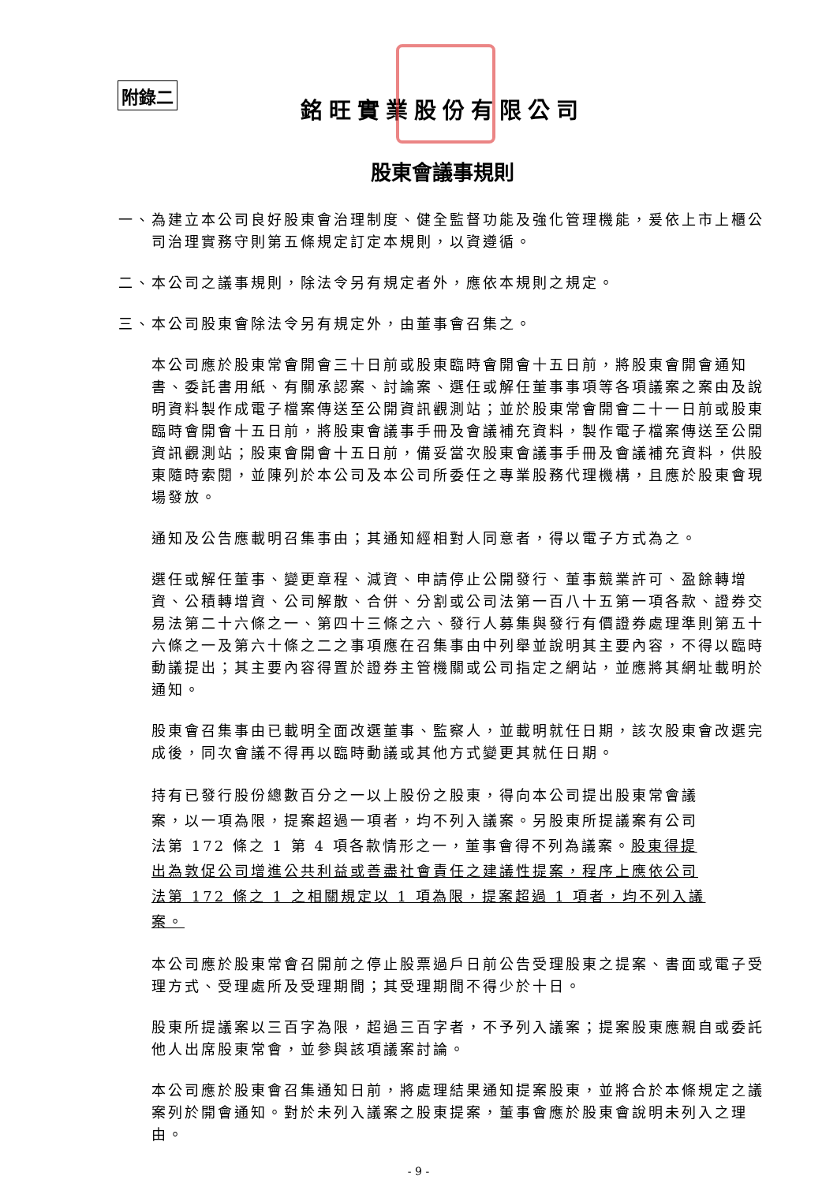附錄二
銘旺實業股份有限公司
股東會議事規則
一、為建立本公司良好股東會治理制度、健全監督功能及強化管理機能，爰依上市上櫃公司治理實務守則第五條規定訂定本規則，以資遵循。
二、本公司之議事規則，除法令另有規定者外，應依本規則之規定。
三、本公司股東會除法令另有規定外，由董事會召集之。
本公司應於股東常會開會三十日前或股東臨時會開會十五日前，將股東會開會通知書、委託書用紙、有關承認案、討論案、選任或解任董事事項等各項議案之案由及說明資料製作成電子檔案傳送至公開資訊觀測站；並於股東常會開會二十一日前或股東臨時會開會十五日前，將股東會議事手冊及會議補充資料，製作電子檔案傳送至公開資訊觀測站；股東會開會十五日前，備妥當次股東會議事手冊及會議補充資料，供股東隨時索閱，並陳列於本公司及本公司所委任之專業股務代理機構，且應於股東會現場發放。
通知及公告應載明召集事由；其通知經相對人同意者，得以電子方式為之。
選任或解任董事、變更章程、減資、申請停止公開發行、董事競業許可、盈餘轉增資、公積轉增資、公司解散、合併、分割或公司法第一百八十五第一項各款、證券交易法第二十六條之一、第四十三條之六、發行人募集與發行有價證券處理準則第五十六條之一及第六十條之二之事項應在召集事由中列舉並說明其主要內容，不得以臨時動議提出；其主要內容得置於證券主管機關或公司指定之網站，並應將其網址載明於通知。
股東會召集事由已載明全面改選董事、監察人，並載明就任日期，該次股東會改選完成後，同次會議不得再以臨時動議或其他方式變更其就任日期。
持有已發行股份總數百分之一以上股份之股東，得向本公司提出股東常會議案，以一項為限，提案超過一項者，均不列入議案。另股東所提議案有公司法第 172 條之 1 第 4 項各款情形之一，董事會得不列為議案。股東得提出為敦促公司增進公共利益或善盡社會責任之建議性提案，程序上應依公司法第 172 條之 1 之相關規定以 1 項為限，提案超過 1 項者，均不列入議案。
本公司應於股東常會召開前之停止股票過戶日前公告受理股東之提案、書面或電子受理方式、受理處所及受理期間；其受理期間不得少於十日。
股東所提議案以三百字為限，超過三百字者，不予列入議案；提案股東應親自或委託他人出席股東常會，並參與該項議案討論。
本公司應於股東會召集通知日前，將處理結果通知提案股東，並將合於本條規定之議案列於開會通知。對於未列入議案之股東提案，董事會應於股東會說明未列入之理由。
- 9 -